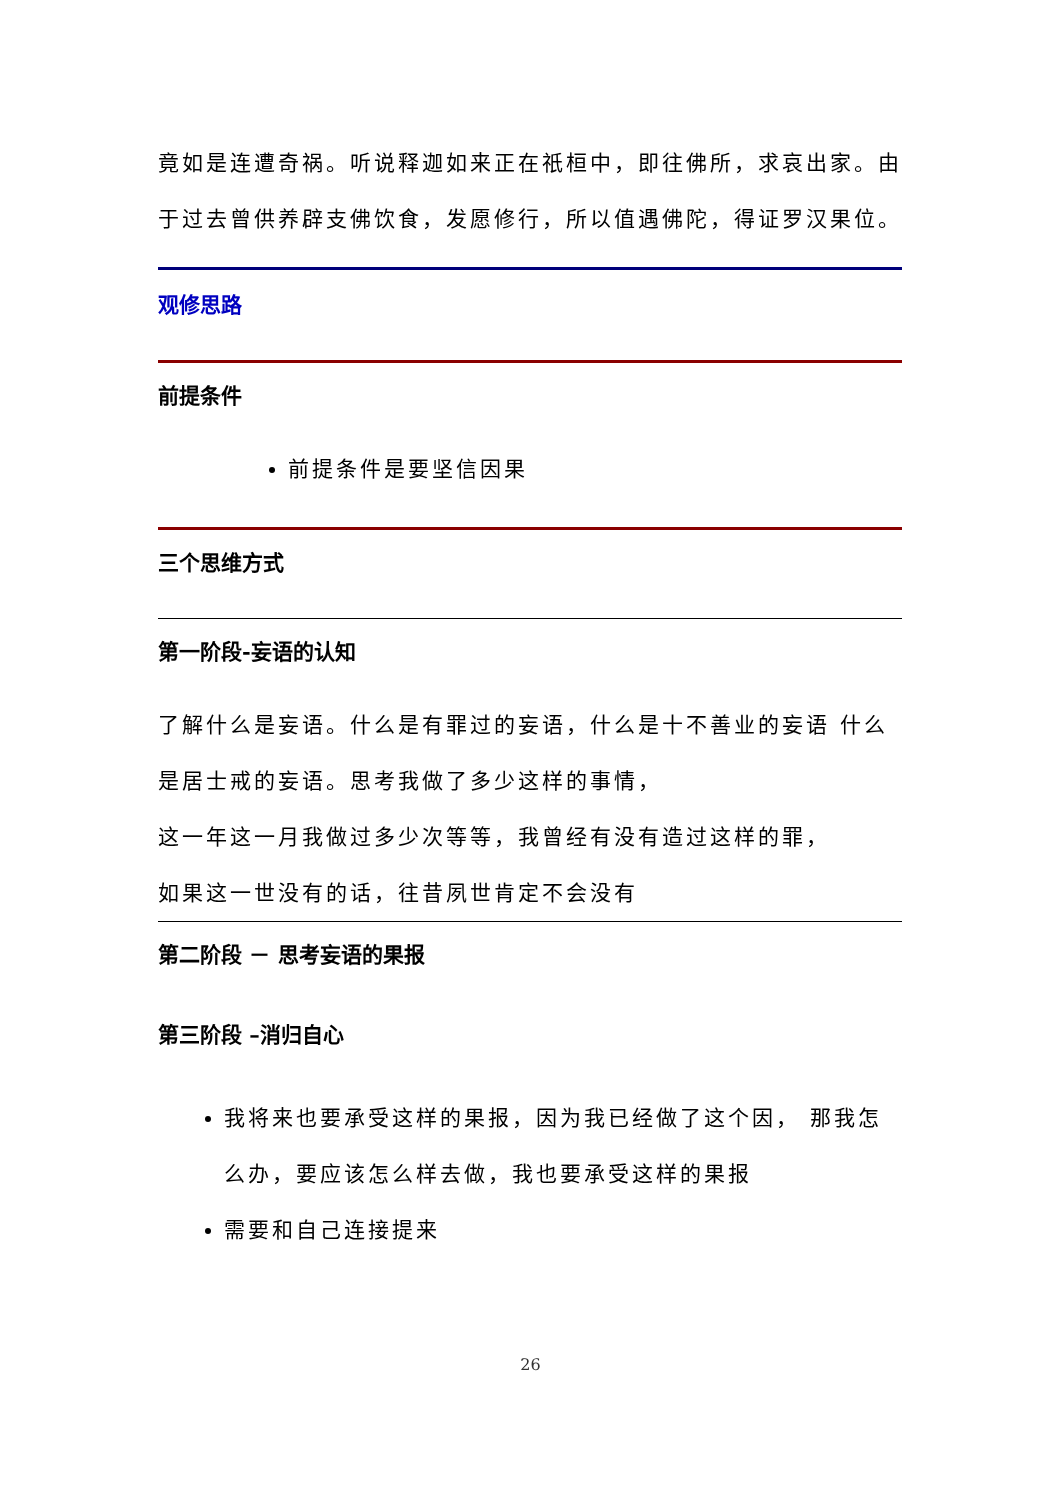竟如是连遭奇祸。听说释迦如来正在祇桓中，即往佛所，求哀出家。由于过去曾供养辟支佛饮食，发愿修行，所以值遇佛陀，得证罗汉果位。
观修思路
前提条件
前提条件是要坚信因果
三个思维方式
第一阶段-妄语的认知
了解什么是妄语。什么是有罪过的妄语，什么是十不善业的妄语 什么是居士戒的妄语。思考我做了多少这样的事情，
这一年这一月我做过多少次等等，我曾经有没有造过这样的罪，
如果这一世没有的话，往昔夙世肯定不会没有
第二阶段 － 思考妄语的果报
第三阶段 –消归自心
我将来也要承受这样的果报，因为我已经做了这个因， 那我怎么办，要应该怎么样去做，我也要承受这样的果报
需要和自己连接提来
26